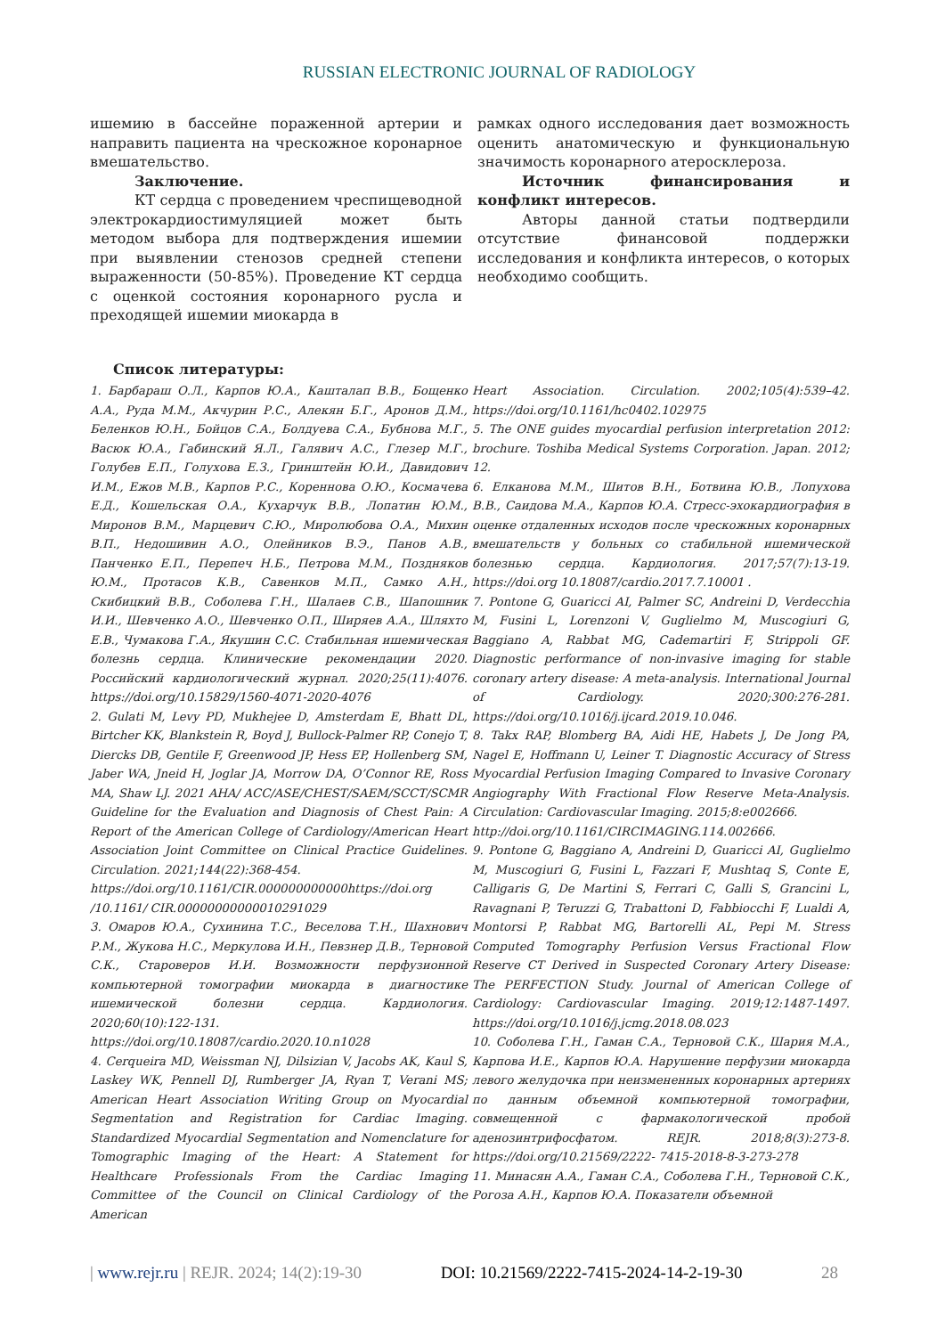RUSSIAN ELECTRONIC JOURNAL OF RADIOLOGY
ишемию в бассейне пораженной артерии и направить пациента на чрескожное коронарное вмешательство.
Заключение.
КТ сердца с проведением чреспищеводной электрокардиостимуляцией может быть методом выбора для подтверждения ишемии при выявлении стенозов средней степени выраженности (50-85%). Проведение КТ сердца с оценкой состояния коронарного русла и преходящей ишемии миокарда в
рамках одного исследования дает возможность оценить анатомическую и функциональную значимость коронарного атеросклероза.
Источник финансирования и конфликт интересов.
Авторы данной статьи подтвердили отсутствие финансовой поддержки исследования и конфликта интересов, о которых необходимо сообщить.
Список литературы:
1. Барбараш О.Л., Карпов Ю.А., Кашталап В.В., Бощенко А.А., Руда М.М., Акчурин Р.С., Алекян Б.Г., Аронов Д.М., Беленков Ю.Н., Бойцов С.А., Болдуева С.А., Бубнова М.Г., Васюк Ю.А., Габинский Я.Л., Галявич А.С., Глезер М.Г., Голубев Е.П., Голухова Е.З., Гринштейн Ю.И., Давидович И.М., Ежов М.В., Карпов Р.С., Кореннова О.Ю., Космачева Е.Д., Кошельская О.А., Кухарчук В.В., Лопатин Ю.М., Миронов В.М., Марцевич С.Ю., Миролюбова О.А., Михин В.П., Недошивин А.О., Олейников В.Э., Панов А.В., Панченко Е.П., Перепеч Н.Б., Петрова М.М., Поздняков Ю.М., Протасов К.В., Савенков М.П., Самко А.Н., Скибицкий В.В., Соболева Г.Н., Шалаев С.В., Шапошник И.И., Шевченко А.О., Шевченко О.П., Ширяев А.А., Шляхто Е.В., Чумакова Г.А., Якушин С.С. Стабильная ишемическая болезнь сердца. Клинические рекомендации 2020. Российский кардиологический журнал. 2020;25(11):4076. https://doi.org/10.15829/1560-4071-2020-4076
2. Gulati M, Levy PD, Mukhejee D, Amsterdam E, Bhatt DL, Birtcher KK, Blankstein R, Boyd J, Bullock-Palmer RP, Conejo T, Diercks DB, Gentile F, Greenwood JP, Hess EP, Hollenberg SM, Jaber WA, Jneid H, Joglar JA, Morrow DA, O’Connor RE, Ross MA, Shaw LJ. 2021 AHA/ ACC/ASE/CHEST/SAEM/SCCT/SCMR Guideline for the Evaluation and Diagnosis of Chest Pain: A Report of the American College of Cardiology/American Heart Association Joint Committee on Clinical Practice Guidelines. Circulation. 2021;144(22):368-454.
https://doi.org/10.1161/CIR.000000000000https://doi.org /10.1161/ CIR.00000000000010291029
3. Омаров Ю.А., Сухинина Т.С., Веселова Т.Н., Шахнович Р.М., Жукова Н.С., Меркулова И.Н., Певзнер Д.В., Терновой С.К., Староверов И.И. Возможности перфузионной компьютерной томографии миокарда в диагностике ишемической болезни сердца. Кардиология. 2020;60(10):122-131.
https://doi.org/10.18087/cardio.2020.10.n1028
4. Cerqueira MD, Weissman NJ, Dilsizian V, Jacobs AK, Kaul S, Laskey WK, Pennell DJ, Rumberger JA, Ryan T, Verani MS; American Heart Association Writing Group on Myocardial Segmentation and Registration for Cardiac Imaging. Standardized Myocardial Segmentation and Nomenclature for Tomographic Imaging of the Heart: A Statement for Healthcare Professionals From the Cardiac Imaging Committee of the Council on Clinical Cardiology of the American
Heart Association. Circulation. 2002;105(4):539–42. https://doi.org/10.1161/hc0402.102975
5. The ONE guides myocardial perfusion interpretation 2012: brochure. Toshiba Medical Systems Corporation. Japan. 2012; 12.
6. Елканова М.М., Шитов В.Н., Ботвина Ю.В., Лопухова В.В., Саидова М.А., Карпов Ю.А. Стресс-эхокардиография в оценке отдаленных исходов после чрескожных коронарных вмешательств у больных со стабильной ишемической болезнью сердца. Кардиология. 2017;57(7):13-19. https://doi.org 10.18087/cardio.2017.7.10001 .
7. Pontone G, Guaricci AI, Palmer SC, Andreini D, Verdecchia M, Fusini L, Lorenzoni V, Guglielmo M, Muscogiuri G, Baggiano A, Rabbat MG, Cademartiri F, Strippoli GF. Diagnostic performance of non-invasive imaging for stable coronary artery disease: A meta-analysis. International Journal of Cardiology. 2020;300:276-281. https://doi.org/10.1016/j.ijcard.2019.10.046.
8. Takx RAP, Blomberg BA, Aidi HE, Habets J, De Jong PA, Nagel E, Hoffmann U, Leiner T. Diagnostic Accuracy of Stress Myocardial Perfusion Imaging Compared to Invasive Coronary Angiography With Fractional Flow Reserve Meta-Analysis. Circulation: Cardiovascular Imaging. 2015;8:e002666.
http://doi.org/10.1161/CIRCIMAGING.114.002666.
9. Pontone G, Baggiano A, Andreini D, Guaricci AI, Guglielmo M, Muscogiuri G, Fusini L, Fazzari F, Mushtaq S, Conte E, Calligaris G, De Martini S, Ferrari C, Galli S, Grancini L, Ravagnani P, Teruzzi G, Trabattoni D, Fabbiocchi F, Lualdi A, Montorsi P, Rabbat MG, Bartorelli AL, Pepi M. Stress Computed Tomography Perfusion Versus Fractional Flow Reserve CT Derived in Suspected Coronary Artery Disease: The PERFECTION Study. Journal of American College of Cardiology: Cardiovascular Imaging. 2019;12:1487-1497. https://doi.org/10.1016/j.jcmg.2018.08.023
10. Соболева Г.Н., Гаман С.А., Терновой С.К., Шария М.А., Карпова И.Е., Карпов Ю.А. Нарушение перфузии миокарда левого желудочка при неизмененных коронарных артериях по данным объемной компьютерной томографии, совмещенной с фармакологической пробой аденозинтрифосфатом. REJR. 2018;8(3):273-8. https://doi.org/10.21569/2222- 7415-2018-8-3-273-278
11. Минасян А.А., Гаман С.А., Соболева Г.Н., Терновой С.К., Рогоза А.Н., Карпов Ю.А. Показатели объемной
| www.rejr.ru | REJR. 2024; 14(2):19-30 DOI: 10.21569/2222-7415-2024-14-2-19-30 28